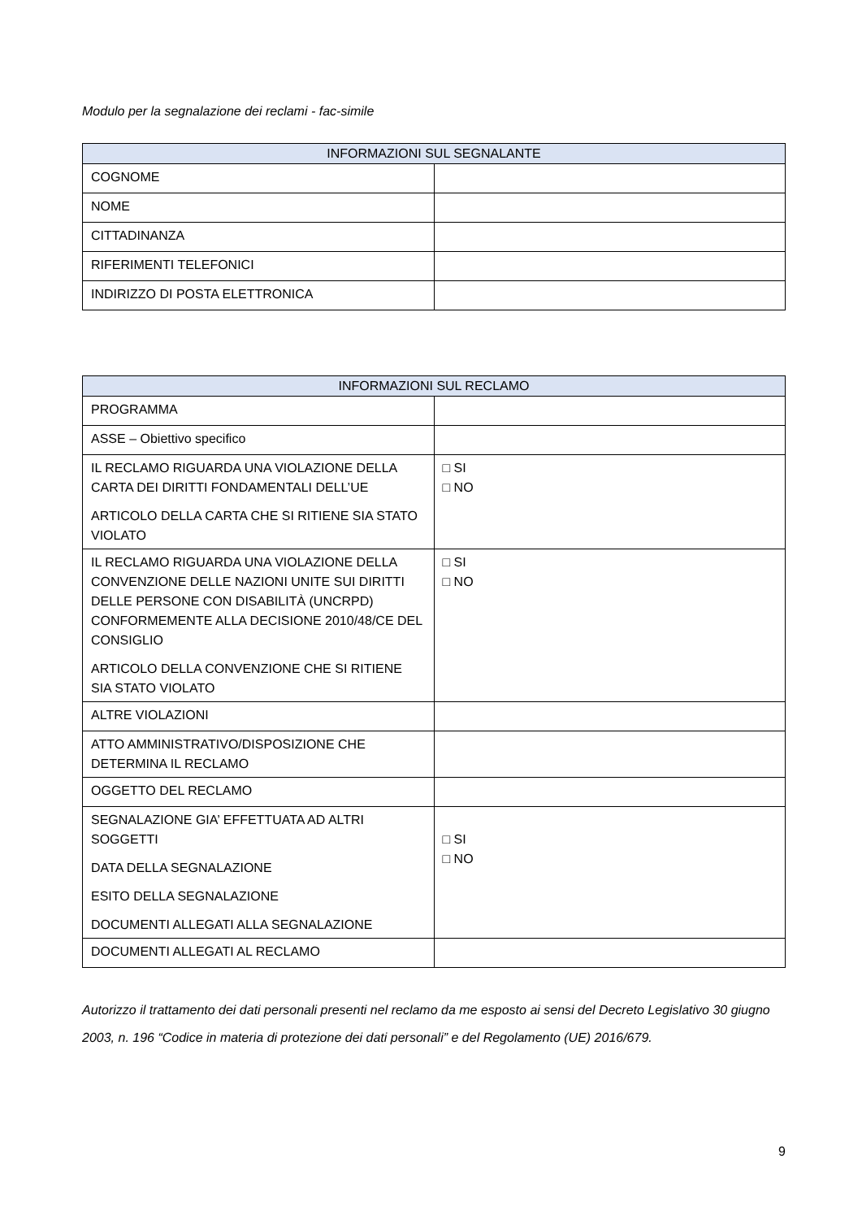Modulo per la segnalazione dei reclami - fac-simile
| INFORMAZIONI SUL SEGNALANTE | |
| --- | --- |
| COGNOME | |
| NOME | |
| CITTADINANZA | |
| RIFERIMENTI TELEFONICI | |
| INDIRIZZO DI POSTA ELETTRONICA | |
| INFORMAZIONI SUL RECLAMO | |
| --- | --- |
| PROGRAMMA | |
| ASSE – Obiettivo specifico | |
| IL RECLAMO RIGUARDA UNA VIOLAZIONE DELLA CARTA DEI DIRITTI FONDAMENTALI DELL’UE ARTICOLO DELLA CARTA CHE SI RITIENE SIA STATO VIOLATO | □ SI □ NO |
| IL RECLAMO RIGUARDA UNA VIOLAZIONE DELLA CONVENZIONE DELLE NAZIONI UNITE SUI DIRITTI DELLE PERSONE CON DISABILITÀ (UNCRPD) CONFORMEMENTE ALLA DECISIONE 2010/48/CE DEL CONSIGLIO ARTICOLO DELLA CONVENZIONE CHE SI RITIENE SIA STATO VIOLATO | □ SI □ NO |
| ALTRE VIOLAZIONI | |
| ATTO AMMINISTRATIVO/DISPOSIZIONE CHE DETERMINA IL RECLAMO | |
| OGGETTO DEL RECLAMO | |
| SEGNALAZIONE GIA’ EFFETTUATA AD ALTRI SOGGETTI DATA DELLA SEGNALAZIONE ESITO DELLA SEGNALAZIONE DOCUMENTI ALLEGATI ALLA SEGNALAZIONE | □ SI □ NO |
| DOCUMENTI ALLEGATI AL RECLAMO | |
Autorizzo il trattamento dei dati personali presenti nel reclamo da me esposto ai sensi del Decreto Legislativo 30 giugno 2003, n. 196 “Codice in materia di protezione dei dati personali” e del Regolamento (UE) 2016/679.
9